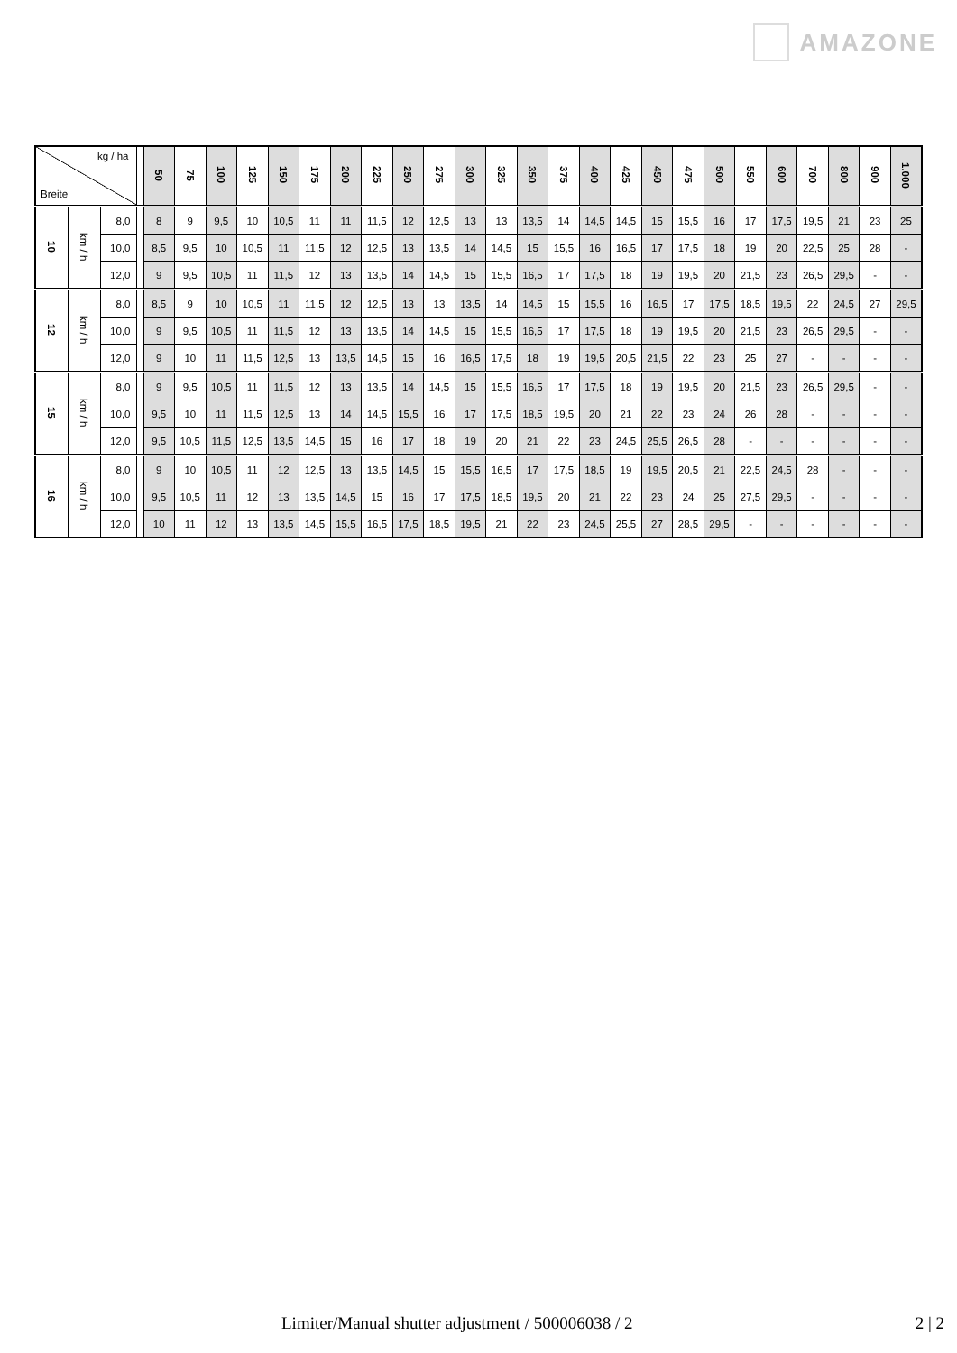AMAZONE
| kg / ha Breite | | | | 50 | 75 | 100 | 125 | 150 | 175 | 200 | 225 | 250 | 275 | 300 | 325 | 350 | 375 | 400 | 425 | 450 | 475 | 500 | 550 | 600 | 700 | 800 | 900 | 1.000 |
| --- | --- | --- | --- | --- | --- | --- | --- | --- | --- | --- | --- | --- | --- | --- | --- | --- | --- | --- | --- | --- | --- | --- | --- | --- | --- | --- | --- | --- |
| 10 | km / h | 8,0 | | 8 | 9 | 9,5 | 10 | 10,5 | 11 | 11 | 11,5 | 12 | 12,5 | 13 | 13 | 13,5 | 14 | 14,5 | 14,5 | 15 | 15,5 | 16 | 17 | 17,5 | 19,5 | 21 | 23 | 25 |
| | | 10,0 | | 8,5 | 9,5 | 10 | 10,5 | 11 | 11,5 | 12 | 12,5 | 13 | 13,5 | 14 | 14,5 | 15 | 15,5 | 16 | 16,5 | 17 | 17,5 | 18 | 19 | 20 | 22,5 | 25 | 28 | - |
| | | 12,0 | | 9 | 9,5 | 10,5 | 11 | 11,5 | 12 | 13 | 13,5 | 14 | 14,5 | 15 | 15,5 | 16,5 | 17 | 17,5 | 18 | 19 | 19,5 | 20 | 21,5 | 23 | 26,5 | 29,5 | - | - |
| 12 | km / h | 8,0 | | 8,5 | 9 | 10 | 10,5 | 11 | 11,5 | 12 | 12,5 | 13 | 13 | 13,5 | 14 | 14,5 | 15 | 15,5 | 16 | 16,5 | 17 | 17,5 | 18,5 | 19,5 | 22 | 24,5 | 27 | 29,5 |
| | | 10,0 | | 9 | 9,5 | 10,5 | 11 | 11,5 | 12 | 13 | 13,5 | 14 | 14,5 | 15 | 15,5 | 16,5 | 17 | 17,5 | 18 | 19 | 19,5 | 20 | 21,5 | 23 | 26,5 | 29,5 | - | - |
| | | 12,0 | | 9 | 10 | 11 | 11,5 | 12,5 | 13 | 13,5 | 14,5 | 15 | 16 | 16,5 | 17,5 | 18 | 19 | 19,5 | 20,5 | 21,5 | 22 | 23 | 25 | 27 | - | - | - | - |
| 15 | km / h | 8,0 | | 9 | 9,5 | 10,5 | 11 | 11,5 | 12 | 13 | 13,5 | 14 | 14,5 | 15 | 15,5 | 16,5 | 17 | 17,5 | 18 | 19 | 19,5 | 20 | 21,5 | 23 | 26,5 | 29,5 | - | - |
| | | 10,0 | | 9,5 | 10 | 11 | 11,5 | 12,5 | 13 | 14 | 14,5 | 15,5 | 16 | 17 | 17,5 | 18,5 | 19,5 | 20 | 21 | 22 | 23 | 24 | 26 | 28 | - | - | - | - |
| | | 12,0 | | 9,5 | 10,5 | 11,5 | 12,5 | 13,5 | 14,5 | 15 | 16 | 17 | 18 | 19 | 20 | 21 | 22 | 23 | 24,5 | 25,5 | 26,5 | 28 | - | - | - | - | - | - |
| 16 | km / h | 8,0 | | 9 | 10 | 10,5 | 11 | 12 | 12,5 | 13 | 13,5 | 14,5 | 15 | 15,5 | 16,5 | 17 | 17,5 | 18,5 | 19 | 19,5 | 20,5 | 21 | 22,5 | 24,5 | 28 | - | - | - |
| | | 10,0 | | 9,5 | 10,5 | 11 | 12 | 13 | 13,5 | 14,5 | 15 | 16 | 17 | 17,5 | 18,5 | 19,5 | 20 | 21 | 22 | 23 | 24 | 25 | 27,5 | 29,5 | - | - | - | - |
| | | 12,0 | | 10 | 11 | 12 | 13 | 13,5 | 14,5 | 15,5 | 16,5 | 17,5 | 18,5 | 19,5 | 21 | 22 | 23 | 24,5 | 25,5 | 27 | 28,5 | 29,5 | - | - | - | - | - | - |
Limiter/Manual shutter adjustment / 500006038 / 2 2 | 2